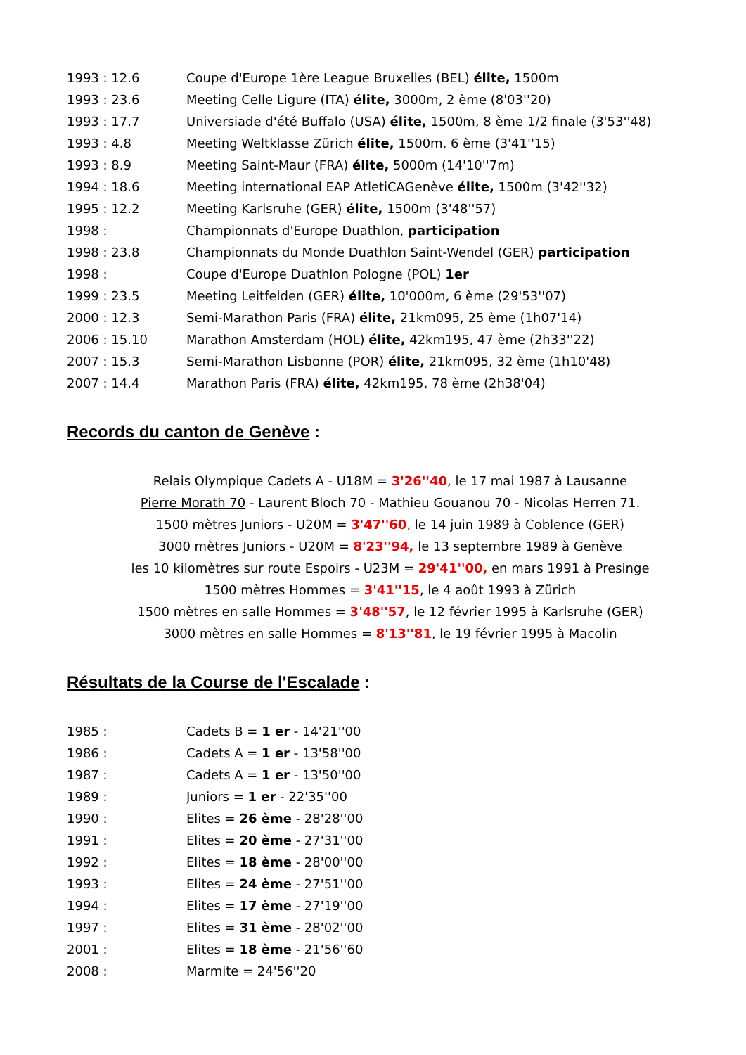1993 : 12.6 Coupe d'Europe 1ère League Bruxelles (BEL) élite, 1500m
1993 : 23.6 Meeting Celle Ligure (ITA) élite, 3000m, 2 ème (8'03''20)
1993 : 17.7 Universiade d'été Buffalo (USA) élite, 1500m, 8 ème 1/2 finale (3'53''48)
1993 : 4.8 Meeting Weltklasse Zürich élite, 1500m, 6 ème (3'41''15)
1993 : 8.9 Meeting Saint-Maur (FRA) élite, 5000m (14'10''7m)
1994 : 18.6 Meeting international EAP AtletiCAGenève élite, 1500m (3'42''32)
1995 : 12.2 Meeting Karlsruhe (GER) élite, 1500m (3'48''57)
1998 : Championnats d'Europe Duathlon, participation
1998 : 23.8 Championnats du Monde Duathlon Saint-Wendel (GER) participation
1998 : Coupe d'Europe Duathlon Pologne (POL) 1er
1999 : 23.5 Meeting Leitfelden (GER) élite, 10'000m, 6 ème (29'53''07)
2000 : 12.3 Semi-Marathon Paris (FRA) élite, 21km095, 25 ème (1h07'14)
2006 : 15.10 Marathon Amsterdam (HOL) élite, 42km195, 47 ème (2h33''22)
2007 : 15.3 Semi-Marathon Lisbonne (POR) élite, 21km095, 32 ème (1h10'48)
2007 : 14.4 Marathon Paris (FRA) élite, 42km195, 78 ème (2h38'04)
Records du canton de Genève :
Relais Olympique Cadets A - U18M = 3'26''40, le 17 mai 1987 à Lausanne
Pierre Morath 70 - Laurent Bloch 70 - Mathieu Gouanou 70 - Nicolas Herren 71.
1500 mètres Juniors - U20M = 3'47''60, le 14 juin 1989 à Coblence (GER)
3000 mètres Juniors - U20M = 8'23''94, le 13 septembre 1989 à Genève
les 10 kilomètres sur route Espoirs - U23M = 29'41''00, en mars 1991 à Presinge
1500 mètres Hommes = 3'41''15, le 4 août 1993 à Zürich
1500 mètres en salle Hommes = 3'48''57, le 12 février 1995 à Karlsruhe (GER)
3000 mètres en salle Hommes = 8'13''81, le 19 février 1995 à Macolin
Résultats de la Course de l'Escalade :
1985 : Cadets B = 1 er - 14'21''00
1986 : Cadets A = 1 er - 13'58''00
1987 : Cadets A = 1 er - 13'50''00
1989 : Juniors = 1 er - 22'35''00
1990 : Elites = 26 ème - 28'28''00
1991 : Elites = 20 ème - 27'31''00
1992 : Elites = 18 ème - 28'00''00
1993 : Elites = 24 ème - 27'51''00
1994 : Elites = 17 ème - 27'19''00
1997 : Elites = 31 ème - 28'02''00
2001 : Elites = 18 ème - 21'56''60
2008 : Marmite = 24'56''20